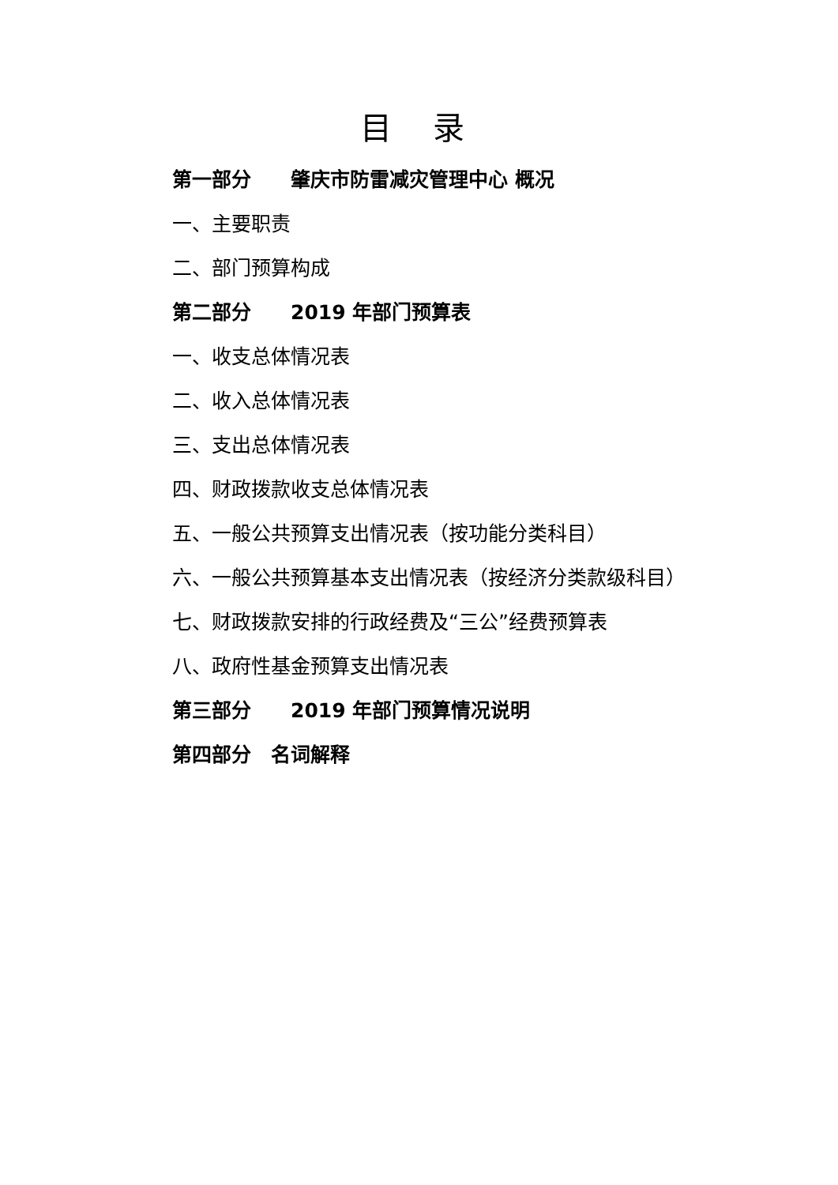目 录
第一部分　　肇庆市防雷减灾管理中心 概况
一、主要职责
二、部门预算构成
第二部分　　2019 年部门预算表
一、收支总体情况表
二、收入总体情况表
三、支出总体情况表
四、财政拨款收支总体情况表
五、一般公共预算支出情况表（按功能分类科目）
六、一般公共预算基本支出情况表（按经济分类款级科目）
七、财政拨款安排的行政经费及“三公”经费预算表
八、政府性基金预算支出情况表
第三部分　　2019 年部门预算情况说明
第四部分　名词解释